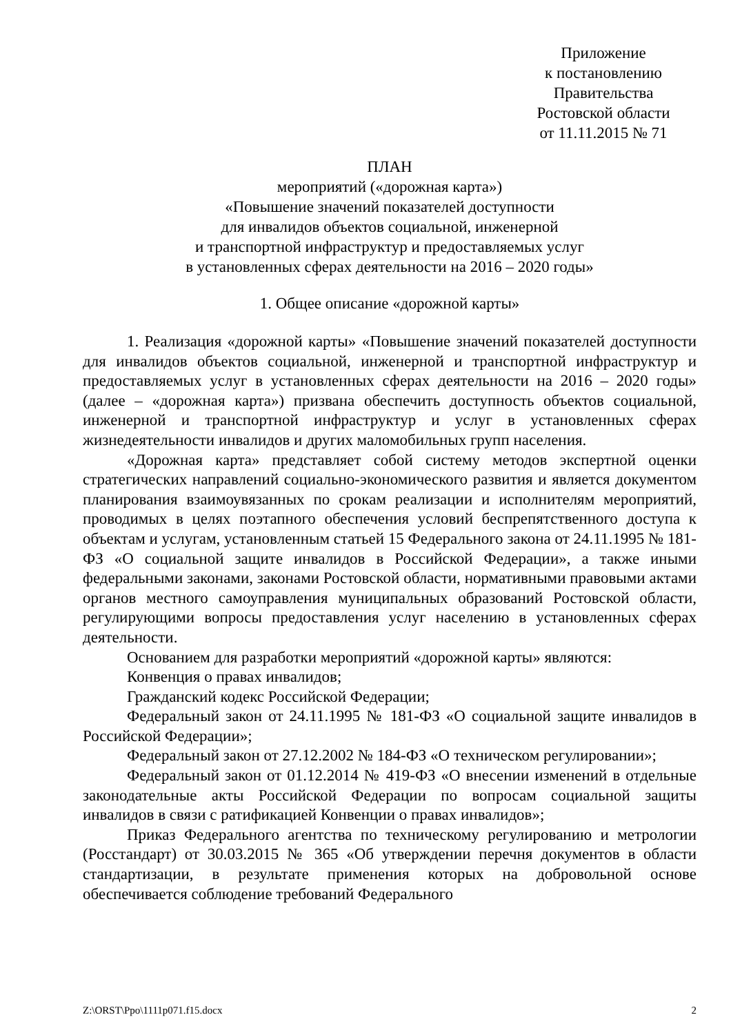Приложение
к постановлению
Правительства
Ростовской области
от 11.11.2015 № 71
ПЛАН
мероприятий («дорожная карта»)
«Повышение значений показателей доступности
для инвалидов объектов социальной, инженерной
и транспортной инфраструктур и предоставляемых услуг
в установленных сферах деятельности на 2016 – 2020 годы»
1. Общее описание «дорожной карты»
1. Реализация «дорожной карты» «Повышение значений показателей доступности для инвалидов объектов социальной, инженерной и транспортной инфраструктур и предоставляемых услуг в установленных сферах деятельности на 2016 – 2020 годы» (далее – «дорожная карта») призвана обеспечить доступность объектов социальной, инженерной и транспортной инфраструктур и услуг в установленных сферах жизнедеятельности инвалидов и других маломобильных групп населения.
«Дорожная карта» представляет собой систему методов экспертной оценки стратегических направлений социально-экономического развития и является документом планирования взаимоувязанных по срокам реализации и исполнителям мероприятий, проводимых в целях поэтапного обеспечения условий беспрепятственного доступа к объектам и услугам, установленным статьей 15 Федерального закона от 24.11.1995 № 181-ФЗ «О социальной защите инвалидов в Российской Федерации», а также иными федеральными законами, законами Ростовской области, нормативными правовыми актами органов местного самоуправления муниципальных образований Ростовской области, регулирующими вопросы предоставления услуг населению в установленных сферах деятельности.
Основанием для разработки мероприятий «дорожной карты» являются:
Конвенция о правах инвалидов;
Гражданский кодекс Российской Федерации;
Федеральный закон от 24.11.1995 № 181-ФЗ «О социальной защите инвалидов в Российской Федерации»;
Федеральный закон от 27.12.2002 № 184-ФЗ «О техническом регулировании»;
Федеральный закон от 01.12.2014 № 419-ФЗ «О внесении изменений в отдельные законодательные акты Российской Федерации по вопросам социальной защиты инвалидов в связи с ратификацией Конвенции о правах инвалидов»;
Приказ Федерального агентства по техническому регулированию и метрологии (Росстандарт) от 30.03.2015 № 365 «Об утверждении перечня документов в области стандартизации, в результате применения которых на добровольной основе обеспечивается соблюдение требований Федерального
Z:\ORST\Ppo\1111p071.f15.docx 2